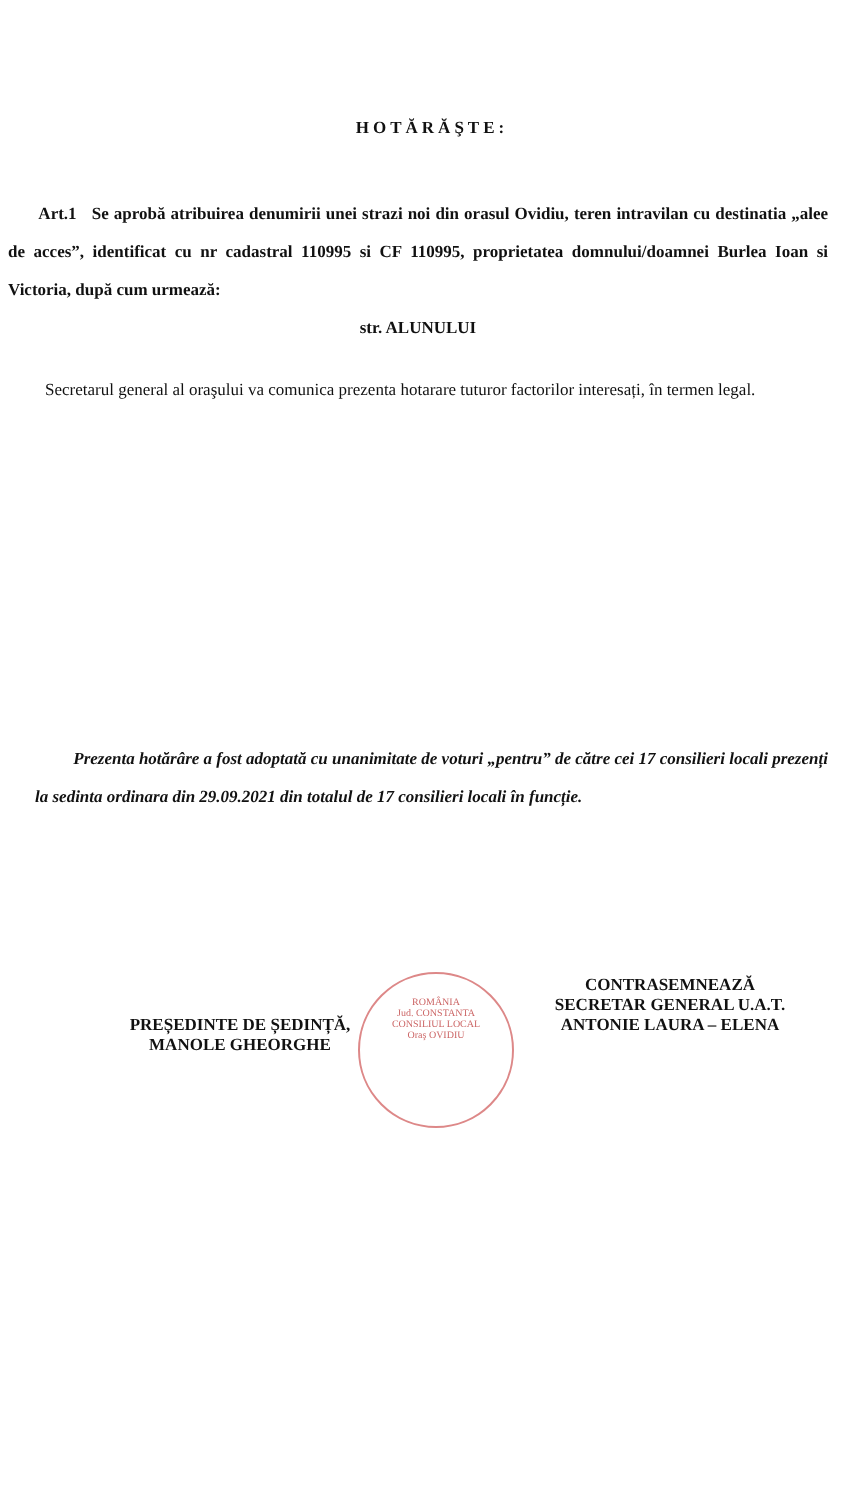HOTĂRĂŞTE:
Art.1 Se aprobă atribuirea denumirii unei strazi noi din orasul Ovidiu, teren intravilan cu destinatia „alee de acces”, identificat cu nr cadastral 110995 si CF 110995, proprietatea domnului/doamnei Burlea Ioan si Victoria, după cum urmează:
str. ALUNULUI
Secretarul general al oraşului va comunica prezenta hotarare tuturor factorilor interesați, în termen legal.
Prezenta hotărâre a fost adoptată cu unanimitate de voturi „pentru” de către cei 17 consilieri locali prezenți la sedinta ordinara din 29.09.2021 din totalul de 17 consilieri locali în funcție.
ROMÂNIA
Jud. CONSTANTA
CONSILIUL LOCAL
Oraş OVIDIU
PREȘEDINTE DE ȘEDINȚĂ,
MANOLE GHEORGHE
CONTRASEMNEAZĂ
SECRETAR GENERAL U.A.T.
ANTONIE LAURA – ELENA